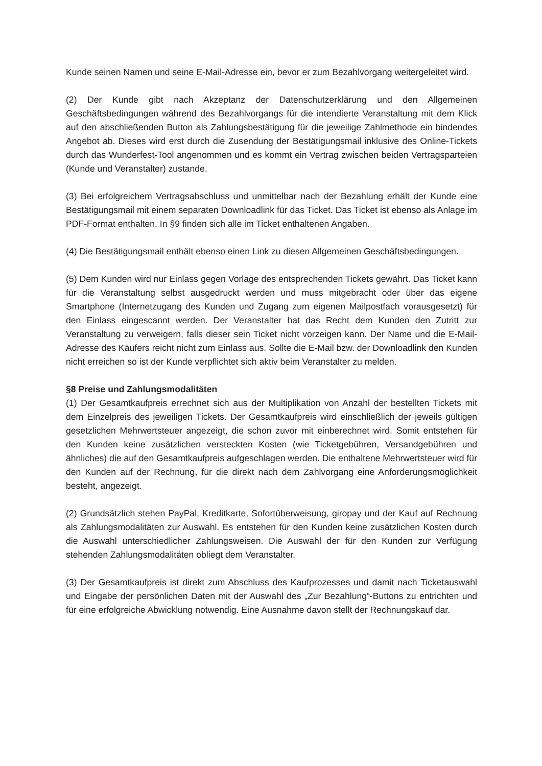Kunde seinen Namen und seine E-Mail-Adresse ein, bevor er zum Bezahlvorgang weitergeleitet wird.
(2) Der Kunde gibt nach Akzeptanz der Datenschutzerklärung und den Allgemeinen Geschäftsbedingungen während des Bezahlvorgangs für die intendierte Veranstaltung mit dem Klick auf den abschließenden Button als Zahlungsbestätigung für die jeweilige Zahlmethode ein bindendes Angebot ab. Dieses wird erst durch die Zusendung der Bestätigungsmail inklusive des Online-Tickets durch das Wunderfest-Tool angenommen und es kommt ein Vertrag zwischen beiden Vertragsparteien (Kunde und Veranstalter) zustande.
(3) Bei erfolgreichem Vertragsabschluss und unmittelbar nach der Bezahlung erhält der Kunde eine Bestätigungsmail mit einem separaten Downloadlink für das Ticket. Das Ticket ist ebenso als Anlage im PDF-Format enthalten. In §9 finden sich alle im Ticket enthaltenen Angaben.
(4) Die Bestätigungsmail enthält ebenso einen Link zu diesen Allgemeinen Geschäftsbedingungen.
(5) Dem Kunden wird nur Einlass gegen Vorlage des entsprechenden Tickets gewährt. Das Ticket kann für die Veranstaltung selbst ausgedruckt werden und muss mitgebracht oder über das eigene Smartphone (Internetzugang des Kunden und Zugang zum eigenen Mailpostfach vorausgesetzt) für den Einlass eingescannt werden. Der Veranstalter hat das Recht dem Kunden den Zutritt zur Veranstaltung zu verweigern, falls dieser sein Ticket nicht vorzeigen kann. Der Name und die E-Mail-Adresse des Käufers reicht nicht zum Einlass aus. Sollte die E-Mail bzw. der Downloadlink den Kunden nicht erreichen so ist der Kunde verpflichtet sich aktiv beim Veranstalter zu melden.
§8 Preise und Zahlungsmodalitäten
(1) Der Gesamtkaufpreis errechnet sich aus der Multiplikation von Anzahl der bestellten Tickets mit dem Einzelpreis des jeweiligen Tickets. Der Gesamtkaufpreis wird einschließlich der jeweils gültigen gesetzlichen Mehrwertsteuer angezeigt, die schon zuvor mit einberechnet wird. Somit entstehen für den Kunden keine zusätzlichen versteckten Kosten (wie Ticketgebühren, Versandgebühren und ähnliches) die auf den Gesamtkaufpreis aufgeschlagen werden. Die enthaltene Mehrwertsteuer wird für den Kunden auf der Rechnung, für die direkt nach dem Zahlvorgang eine Anforderungsmöglichkeit besteht, angezeigt.
(2) Grundsätzlich stehen PayPal, Kreditkarte, Sofortüberweisung, giropay und der Kauf auf Rechnung als Zahlungsmodalitäten zur Auswahl. Es entstehen für den Kunden keine zusätzlichen Kosten durch die Auswahl unterschiedlicher Zahlungsweisen. Die Auswahl der für den Kunden zur Verfügung stehenden Zahlungsmodalitäten obliegt dem Veranstalter.
(3) Der Gesamtkaufpreis ist direkt zum Abschluss des Kaufprozesses und damit nach Ticketauswahl und Eingabe der persönlichen Daten mit der Auswahl des „Zur Bezahlung“-Buttons zu entrichten und für eine erfolgreiche Abwicklung notwendig. Eine Ausnahme davon stellt der Rechnungskauf dar.